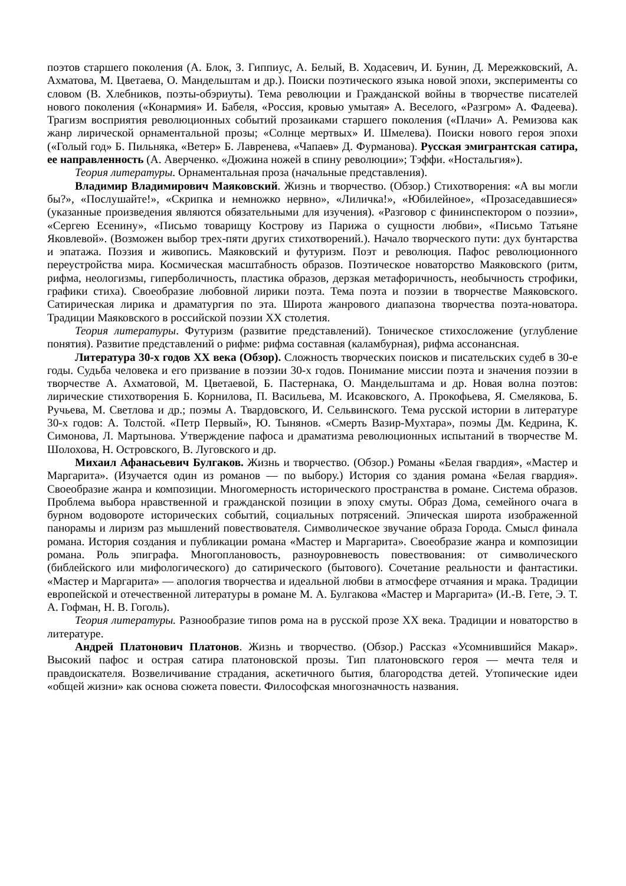поэтов старшего поколения (А. Блок, З. Гиппиус, А. Белый, В. Ходасевич, И. Бунин, Д. Мережковский, А. Ахматова, М. Цветаева, О. Мандельштам и др.). Поиски поэтического языка новой эпохи, эксперименты со словом (В. Хлебников, поэты-обэриуты). Тема революции и Гражданской войны в творчестве писателей нового поколения («Конармия» И. Бабеля, «Россия, кровью умытая» А. Веселого, «Разгром» А. Фадеева). Трагизм восприятия революционных событий прозаиками старшего поколения («Плачи» А. Ремизова как жанр лирической орнаментальной прозы; «Солнце мертвых» И. Шмелева). Поиски нового героя эпохи («Голый год» Б. Пильняка, «Ветер» Б. Лавренева, «Чапаев» Д. Фурманова). Русская эмигрантская сатира, ее направленность (А. Аверченко. «Дюжина ножей в спину революции»; Тэффи. «Ностальгия»).
Теория литературы. Орнаментальная проза (начальные представления).
Владимир Владимирович Маяковский. Жизнь и творчество. (Обзор.) Стихотворения: «А вы могли бы?», «Послушайте!», «Скрипка и немножко нервно», «Лиличка!», «Юбилейное», «Прозаседавшиеся» (указанные произведения являются обязательными для изучения). «Разговор с фининспектором о поэзии», «Сергею Есенину», «Письмо товарищу Кострову из Парижа о сущности любви», «Письмо Татьяне Яковлевой». (Возможен выбор трех-пяти других стихотворений.). Начало творческого пути: дух бунтарства и эпатажа. Поэзия и живопись. Маяковский и футуризм. Поэт и революция. Пафос революционного переустройства мира. Космическая масштабность образов. Поэтическое новаторство Маяковского (ритм, рифма, неологизмы, гиперболичность, пластика образов, дерзкая метафоричность, необычность строфики, графики стиха). Своеобразие любовной лирики поэта. Тема поэта и поэзии в творчестве Маяковского. Сатирическая лирика и драматургия по эта. Широта жанрового диапазона творчества поэта-новатора. Традиции Маяковского в российской поэзии XX столетия.
Теория литературы. Футуризм (развитие представлений). Тоническое стихосложение (углубление понятия). Развитие представлений о рифме: рифма составная (каламбурная), рифма ассонансная.
Литература 30-х годов XX века (Обзор). Сложность творческих поисков и писательских судеб в 30-е годы. Судьба человека и его призвание в поэзии 30-х годов. Понимание миссии поэта и значения поэзии в творчестве А. Ахматовой, М. Цветаевой, Б. Пастернака, О. Мандельштама и др. Новая волна поэтов: лирические стихотворения Б. Корнилова, П. Васильева, М. Исаковского, А. Прокофьева, Я. Смелякова, Б. Ручьева, М. Светлова и др.; поэмы А. Твардовского, И. Сельвинского. Тема русской истории в литературе 30-х годов: А. Толстой. «Петр Первый», Ю. Тынянов. «Смерть Вазир-Мухтара», поэмы Дм. Кедрина, К. Симонова, Л. Мартынова. Утверждение пафоса и драматизма революционных испытаний в творчестве М. Шолохова, Н. Островского, В. Луговского и др.
Михаил Афанасьевич Булгаков. Жизнь и творчество. (Обзор.) Романы «Белая гвардия», «Мастер и Маргарита». (Изучается один из романов — по выбору.) История со здания романа «Белая гвардия». Своеобразие жанра и композиции. Многомерность исторического пространства в романе. Система образов. Проблема выбора нравственной и гражданской позиции в эпоху смуты. Образ Дома, семейного очага в бурном водовороте исторических событий, социальных потрясений. Эпическая широта изображенной панорамы и лиризм раз мышлений повествователя. Символическое звучание образа Города. Смысл финала романа. История создания и публикации романа «Мастер и Маргарита». Своеобразие жанра и композиции романа. Роль эпиграфа. Многоплановость, разноуровневость повествования: от символического (библейского или мифологического) до сатирического (бытового). Сочетание реальности и фантастики. «Мастер и Маргарита» — апология творчества и идеальной любви в атмосфере отчаяния и мрака. Традиции европейской и отечественной литературы в романе М. А. Булгакова «Мастер и Маргарита» (И.-В. Гете, Э. Т. А. Гофман, Н. В. Гоголь).
Теория литературы. Разнообразие типов рома на в русской прозе XX века. Традиции и новаторство в литературе.
Андрей Платонович Платонов. Жизнь и творчество. (Обзор.) Рассказ «Усомнившийся Макар». Высокий пафос и острая сатира платоновской прозы. Тип платоновского героя — мечта теля и правдоискателя. Возвеличивание страдания, аскетичного бытия, благородства детей. Утопические идеи «общей жизни» как основа сюжета повести. Философская многозначность названия.